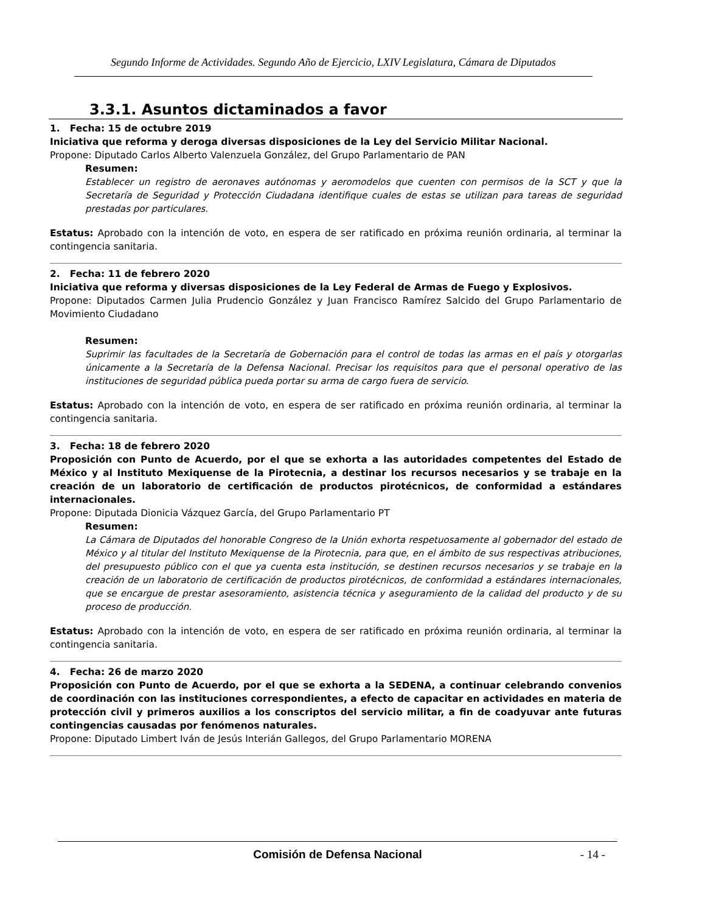Segundo Informe de Actividades. Segundo Año de Ejercicio, LXIV Legislatura, Cámara de Diputados
3.3.1. Asuntos dictaminados a favor
1. Fecha: 15 de octubre 2019
Iniciativa que reforma y deroga diversas disposiciones de la Ley del Servicio Militar Nacional.
Propone: Diputado Carlos Alberto Valenzuela González, del Grupo Parlamentario de PAN
Resumen:
Establecer un registro de aeronaves autónomas y aeromodelos que cuenten con permisos de la SCT y que la Secretaría de Seguridad y Protección Ciudadana identifique cuales de estas se utilizan para tareas de seguridad prestadas por particulares.
Estatus: Aprobado con la intención de voto, en espera de ser ratificado en próxima reunión ordinaria, al terminar la contingencia sanitaria.
2. Fecha: 11 de febrero 2020
Iniciativa que reforma y diversas disposiciones de la Ley Federal de Armas de Fuego y Explosivos.
Propone: Diputados Carmen Julia Prudencio González y Juan Francisco Ramírez Salcido del Grupo Parlamentario de Movimiento Ciudadano
Resumen:
Suprimir las facultades de la Secretaría de Gobernación para el control de todas las armas en el país y otorgarlas únicamente a la Secretaría de la Defensa Nacional. Precisar los requisitos para que el personal operativo de las instituciones de seguridad pública pueda portar su arma de cargo fuera de servicio.
Estatus: Aprobado con la intención de voto, en espera de ser ratificado en próxima reunión ordinaria, al terminar la contingencia sanitaria.
3. Fecha: 18 de febrero 2020
Proposición con Punto de Acuerdo, por el que se exhorta a las autoridades competentes del Estado de México y al Instituto Mexiquense de la Pirotecnia, a destinar los recursos necesarios y se trabaje en la creación de un laboratorio de certificación de productos pirotécnicos, de conformidad a estándares internacionales.
Propone: Diputada Dionicia Vázquez García, del Grupo Parlamentario PT
Resumen:
La Cámara de Diputados del honorable Congreso de la Unión exhorta respetuosamente al gobernador del estado de México y al titular del Instituto Mexiquense de la Pirotecnia, para que, en el ámbito de sus respectivas atribuciones, del presupuesto público con el que ya cuenta esta institución, se destinen recursos necesarios y se trabaje en la creación de un laboratorio de certificación de productos pirotécnicos, de conformidad a estándares internacionales, que se encargue de prestar asesoramiento, asistencia técnica y aseguramiento de la calidad del producto y de su proceso de producción.
Estatus: Aprobado con la intención de voto, en espera de ser ratificado en próxima reunión ordinaria, al terminar la contingencia sanitaria.
4. Fecha: 26 de marzo 2020
Proposición con Punto de Acuerdo, por el que se exhorta a la SEDENA, a continuar celebrando convenios de coordinación con las instituciones correspondientes, a efecto de capacitar en actividades en materia de protección civil y primeros auxilios a los conscriptos del servicio militar, a fin de coadyuvar ante futuras contingencias causadas por fenómenos naturales.
Propone: Diputado Limbert Iván de Jesús Interián Gallegos, del Grupo Parlamentario MORENA
Comisión de Defensa Nacional
- 14 -